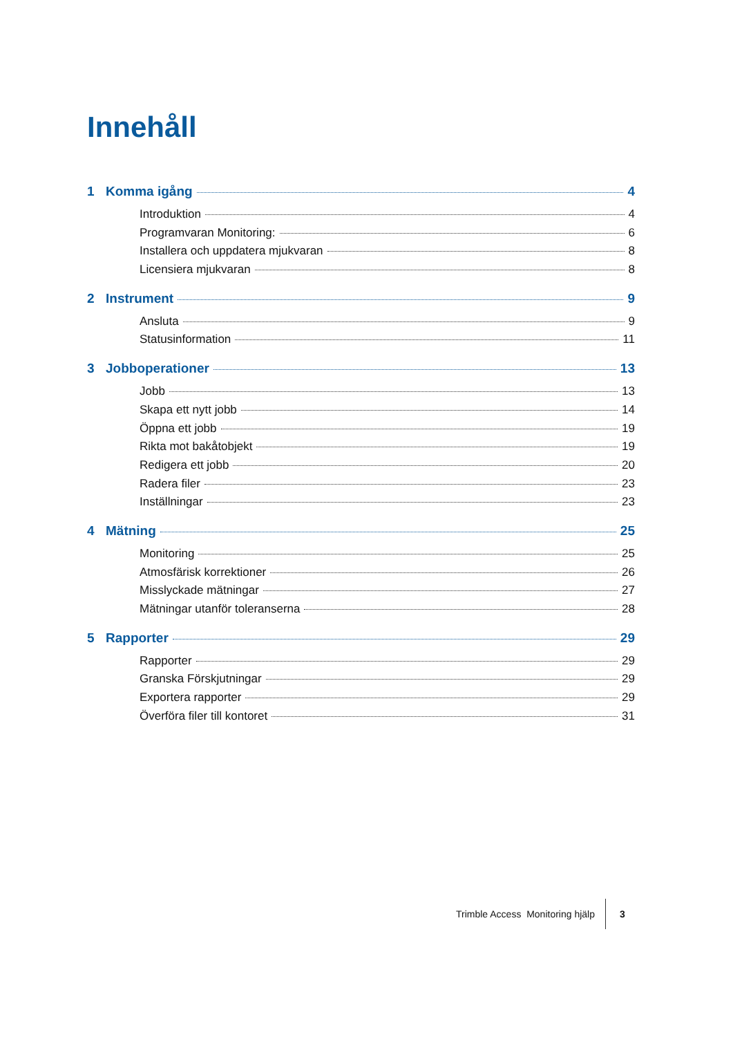Innehåll
1 Komma igång 4
Introduktion 4
Programvaran Monitoring: 6
Installera och uppdatera mjukvaran 8
Licensiera mjukvaran 8
2 Instrument 9
Ansluta 9
Statusinformation 11
3 Jobboperationer 13
Jobb 13
Skapa ett nytt jobb 14
Öppna ett jobb 19
Rikta mot bakåtobjekt 19
Redigera ett jobb 20
Radera filer 23
Inställningar 23
4 Mätning 25
Monitoring 25
Atmosfärisk korrektioner 26
Misslyckade mätningar 27
Mätningar utanför toleranserna 28
5 Rapporter 29
Rapporter 29
Granska Förskjutningar 29
Exportera rapporter 29
Överföra filer till kontoret 31
Trimble Access Monitoring hjälp 3